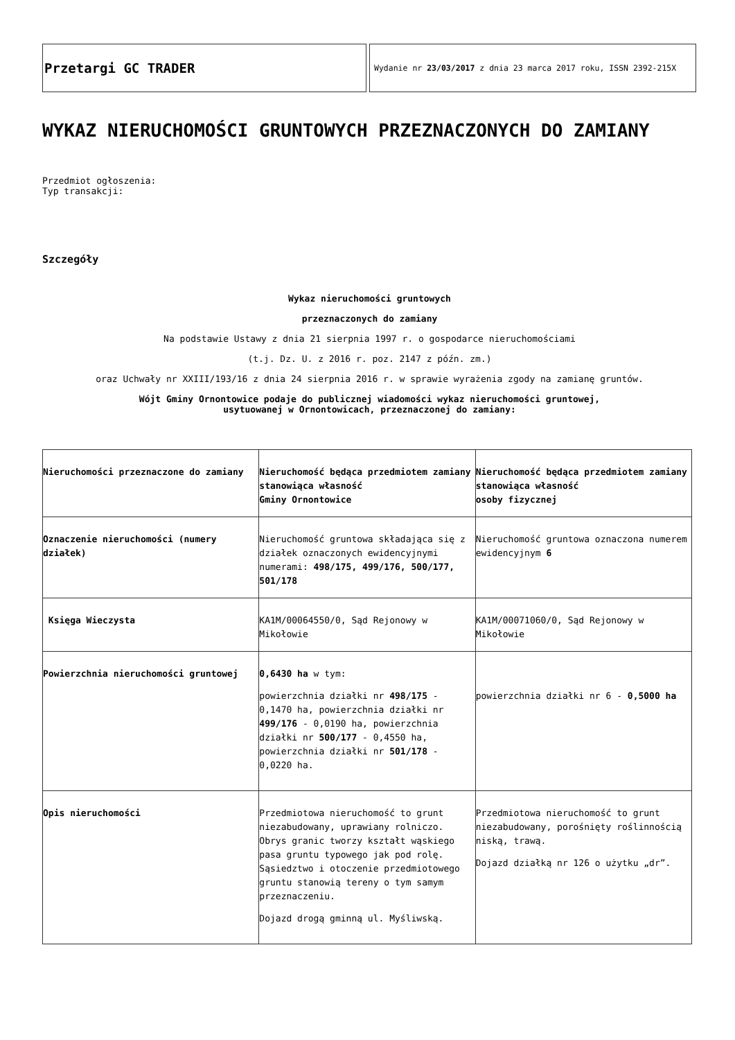Przetargi GC TRADER
Wydanie nr 23/03/2017 z dnia 23 marca 2017 roku, ISSN 2392-215X
WYKAZ NIERUCHOMOŚCI GRUNTOWYCH PRZEZNACZONYCH DO ZAMIANY
Przedmiot ogłoszenia:
Typ transakcji:
Szczegóły
Wykaz nieruchomości gruntowych
przeznaczonych do zamiany
Na podstawie Ustawy z dnia 21 sierpnia 1997 r. o gospodarce nieruchomościami
(t.j. Dz. U. z 2016 r. poz. 2147 z późn. zm.)
oraz Uchwały nr XXIII/193/16 z dnia 24 sierpnia 2016 r. w sprawie wyrażenia zgody na zamianę gruntów.
Wójt Gminy Ornontowice podaje do publicznej wiadomości wykaz nieruchomości gruntowej,
usytuowanej w Ornontowicach, przeznaczonej do zamiany:
| Nieruchomości przeznaczone do zamiany | Nieruchomość będąca przedmiotem zamiany stanowiąca własność Gminy Ornontowice | Nieruchomość będąca przedmiotem zamiany stanowiąca własność osoby fizycznej |
| Oznaczenie nieruchomości (numery działek) | Nieruchomość gruntowa składająca się z działek oznaczonych ewidencyjnymi numerami: 498/175, 499/176, 500/177, 501/178 | Nieruchomość gruntowa oznaczona numerem ewidencyjnym 6 |
| Księga Wieczysta | KA1M/00064550/0, Sąd Rejonowy w Mikołowie | KA1M/00071060/0, Sąd Rejonowy w Mikołowie |
| Powierzchnia nieruchomości gruntowej | 0,6430 ha w tym: powierzchnia działki nr 498/175 - 0,1470 ha, powierzchnia działki nr 499/176 - 0,0190 ha, powierzchnia działki nr 500/177 - 0,4550 ha, powierzchnia działki nr 501/178 - 0,0220 ha. | powierzchnia działki nr 6 - 0,5000 ha |
| Opis nieruchomości | Przedmiotowa nieruchomość to grunt niezabudowany, uprawiany rolniczo. Obrys granic tworzy kształt wąskiego pasa gruntu typowego jak pod rolę. Sąsiedztwo i otoczenie przedmiotowego gruntu stanowią tereny o tym samym przeznaczeniu. Dojazd drogą gminną ul. Myśliwską. | Przedmiotowa nieruchomość to grunt niezabudowany, porośnięty roślinnością niską, trawą. Dojazd działką nr 126 o użytku „dr”. |